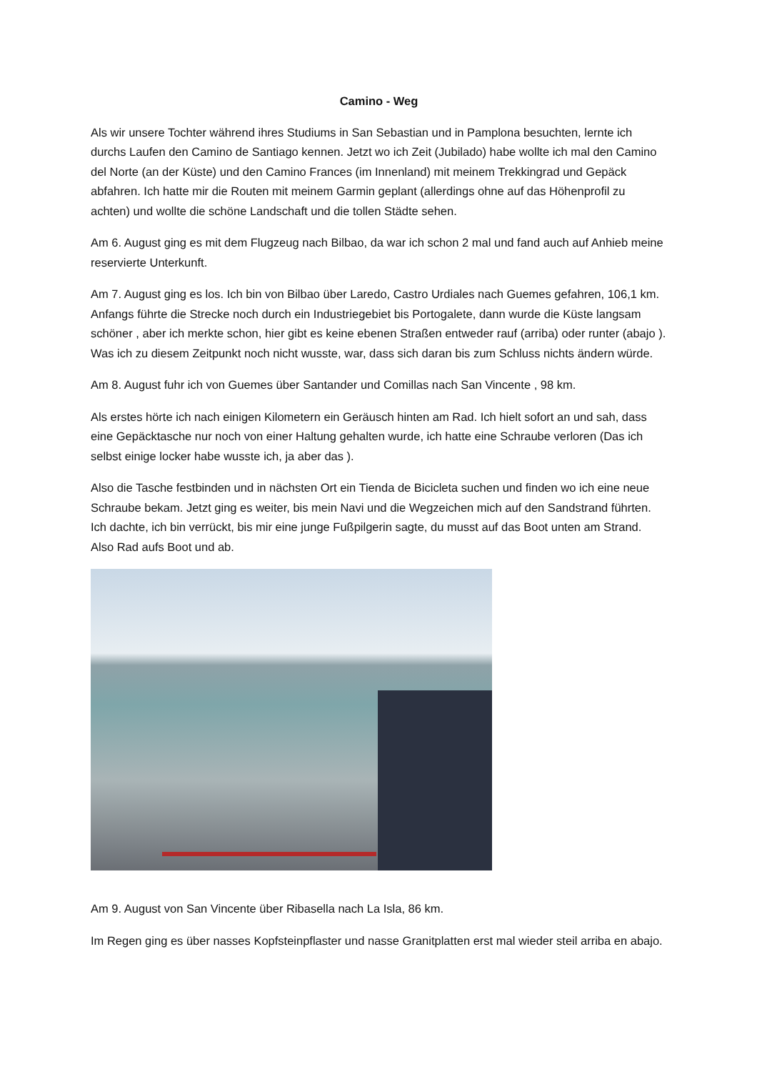Camino - Weg
Als wir unsere Tochter während ihres Studiums in San Sebastian und in Pamplona besuchten, lernte ich durchs Laufen den Camino de Santiago kennen. Jetzt wo ich Zeit (Jubilado) habe wollte ich mal den Camino del Norte (an der Küste) und den Camino Frances (im Innenland) mit meinem Trekkingrad und Gepäck abfahren. Ich hatte mir die Routen mit meinem Garmin geplant (allerdings ohne auf das Höhenprofil zu achten) und wollte die schöne Landschaft und die tollen Städte sehen.
Am 6. August ging es mit dem Flugzeug nach Bilbao, da war ich schon 2 mal und fand auch auf Anhieb meine reservierte Unterkunft.
Am 7. August ging es los. Ich bin von Bilbao über Laredo, Castro Urdiales nach Guemes gefahren, 106,1 km. Anfangs führte die Strecke noch durch ein Industriegebiet bis Portogalete, dann wurde die Küste langsam schöner , aber ich merkte schon, hier gibt es keine ebenen Straßen entweder rauf (arriba) oder runter (abajo ). Was ich zu diesem Zeitpunkt noch nicht wusste, war, dass sich daran bis zum Schluss nichts ändern würde.
Am 8. August fuhr ich von Guemes über Santander und Comillas nach San Vincente , 98 km.
Als erstes hörte ich nach einigen Kilometern ein Geräusch hinten am Rad. Ich hielt sofort an und sah, dass eine Gepäcktasche nur noch von einer Haltung gehalten wurde, ich hatte eine Schraube verloren (Das ich selbst einige locker habe wusste ich, ja aber das ).
Also die Tasche festbinden und in nächsten Ort ein Tienda de Bicicleta suchen und finden wo ich eine neue Schraube bekam. Jetzt ging es weiter, bis mein Navi und die Wegzeichen mich auf den Sandstrand führten. Ich dachte, ich bin verrückt, bis mir eine junge Fußpilgerin sagte, du musst auf das Boot unten am Strand. Also Rad aufs Boot und ab.
Am 9. August von San Vincente über Ribasella nach La Isla, 86 km.
Im Regen ging es über nasses Kopfsteinpflaster und nasse Granitplatten erst mal wieder steil arriba en abajo.